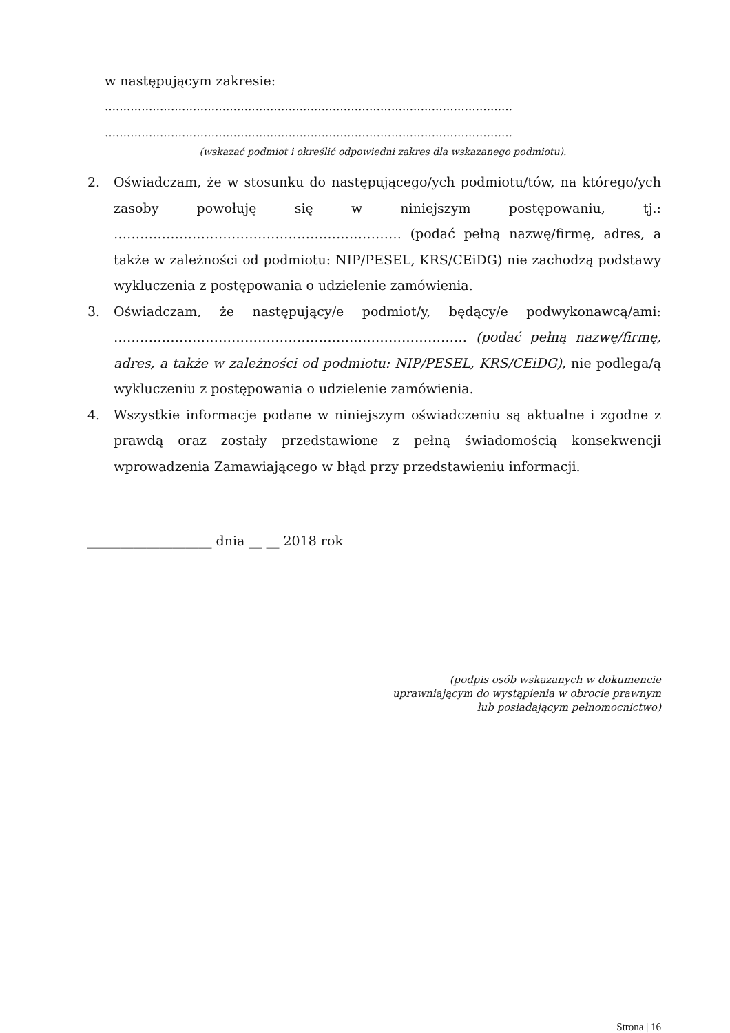w następującym zakresie:
…………………………………………………………………………………………………
…………………………………………………………………………………………………
(wskazać podmiot i określić odpowiedni zakres dla wskazanego podmiotu).
2. Oświadczam, że w stosunku do następującego/ych podmiotu/tów, na którego/ych zasoby powołuję się w niniejszym postępowaniu, tj.: ………………………………………………………… (podać pełną nazwę/firmę, adres, a także w zależności od podmiotu: NIP/PESEL, KRS/CEiDG) nie zachodzą podstawy wykluczenia z postępowania o udzielenie zamówienia.
3. Oświadczam, że następujący/e podmiot/y, będący/e podwykonawcą/ami: ……………………………………………………………………… (podać pełną nazwę/firmę, adres, a także w zależności od podmiotu: NIP/PESEL, KRS/CEiDG), nie podlega/ą wykluczeniu z postępowania o udzielenie zamówienia.
4. Wszystkie informacje podane w niniejszym oświadczeniu są aktualne i zgodne z prawdą oraz zostały przedstawione z pełną świadomością konsekwencji wprowadzenia Zamawiającego w błąd przy przedstawieniu informacji.
___________________ dnia __ __ 2018 rok
(podpis osób wskazanych w dokumencie
uprawniającym do wystąpienia w obrocie prawnym
lub posiadającym pełnomocnictwo)
Strona | 16